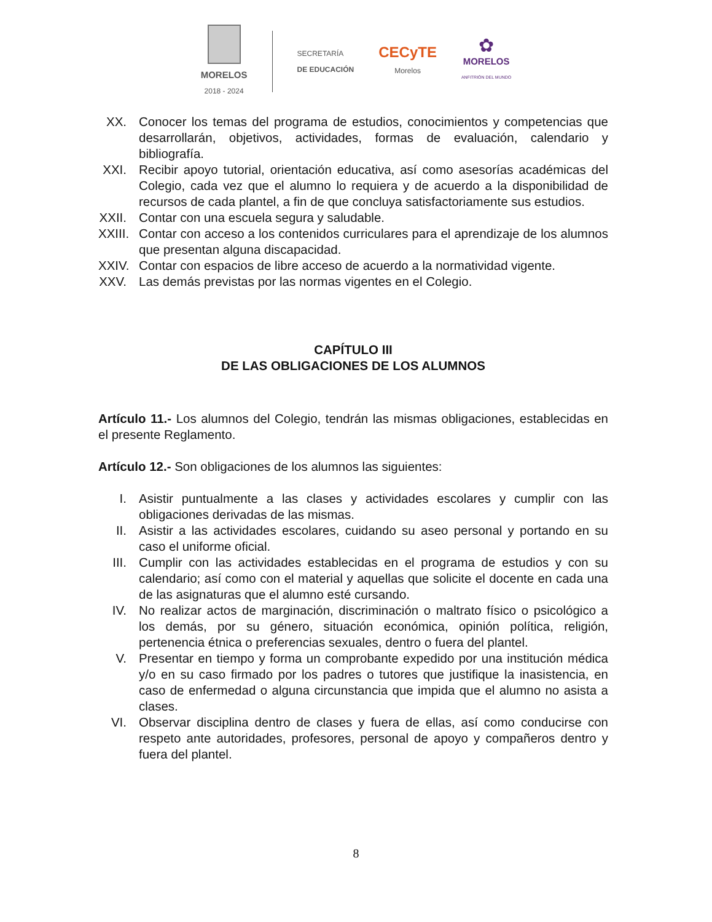MORELOS
2018 - 2024
SECRETARÍA
DE EDUCACIÓN
CECyTE
Morelos
✿
MORELOS
ANFITRIÓN DEL MUNDO
XX. Conocer los temas del programa de estudios, conocimientos y competencias que desarrollarán, objetivos, actividades, formas de evaluación, calendario y bibliografía.
XXI. Recibir apoyo tutorial, orientación educativa, así como asesorías académicas del Colegio, cada vez que el alumno lo requiera y de acuerdo a la disponibilidad de recursos de cada plantel, a fin de que concluya satisfactoriamente sus estudios.
XXII. Contar con una escuela segura y saludable.
XXIII. Contar con acceso a los contenidos curriculares para el aprendizaje de los alumnos que presentan alguna discapacidad.
XXIV. Contar con espacios de libre acceso de acuerdo a la normatividad vigente.
XXV. Las demás previstas por las normas vigentes en el Colegio.
CAPÍTULO III
DE LAS OBLIGACIONES DE LOS ALUMNOS
Artículo 11.- Los alumnos del Colegio, tendrán las mismas obligaciones, establecidas en el presente Reglamento.
Artículo 12.- Son obligaciones de los alumnos las siguientes:
I. Asistir puntualmente a las clases y actividades escolares y cumplir con las obligaciones derivadas de las mismas.
II. Asistir a las actividades escolares, cuidando su aseo personal y portando en su caso el uniforme oficial.
III. Cumplir con las actividades establecidas en el programa de estudios y con su calendario; así como con el material y aquellas que solicite el docente en cada una de las asignaturas que el alumno esté cursando.
IV. No realizar actos de marginación, discriminación o maltrato físico o psicológico a los demás, por su género, situación económica, opinión política, religión, pertenencia étnica o preferencias sexuales, dentro o fuera del plantel.
V. Presentar en tiempo y forma un comprobante expedido por una institución médica y/o en su caso firmado por los padres o tutores que justifique la inasistencia, en caso de enfermedad o alguna circunstancia que impida que el alumno no asista a clases.
VI. Observar disciplina dentro de clases y fuera de ellas, así como conducirse con respeto ante autoridades, profesores, personal de apoyo y compañeros dentro y fuera del plantel.
8